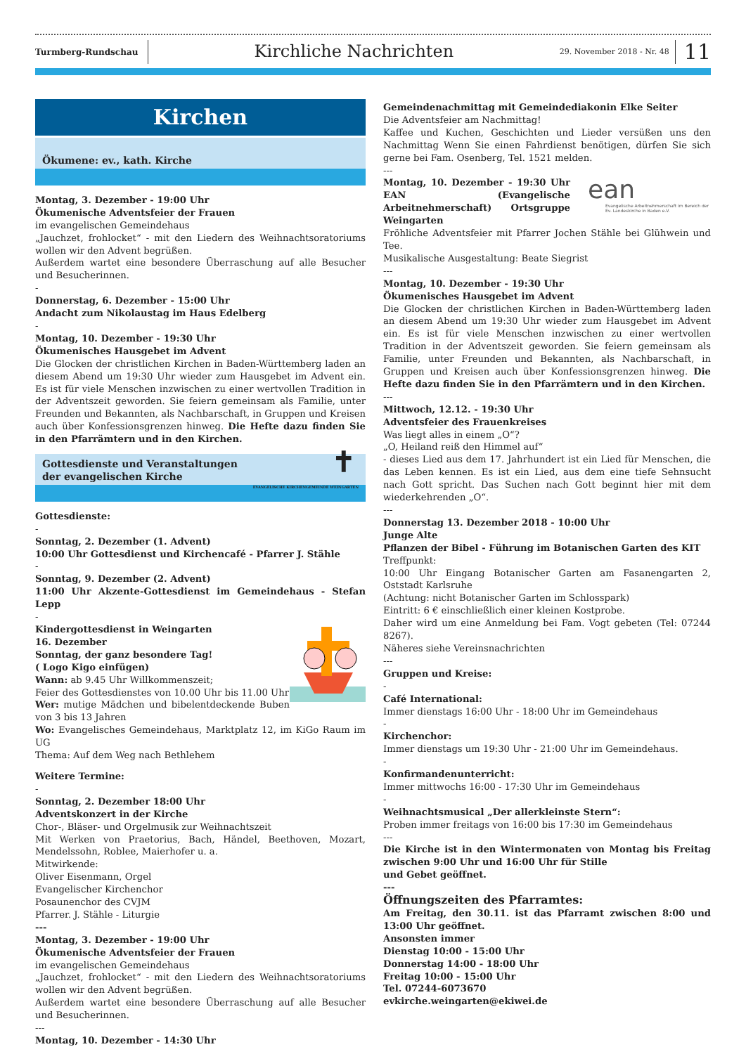Turmberg-Rundschau
Kirchliche Nachrichten
29. November 2018 - Nr. 48
11
Kirchen
Ökumene: ev., kath. Kirche
Montag, 3. Dezember - 19:00 Uhr
Ökumenische Adventsfeier der Frauen
im evangelischen Gemeindehaus
„Jauchzet, frohlocket“ - mit den Liedern des Weihnachtsoratoriums wollen wir den Advent begrüßen.
Außerdem wartet eine besondere Überraschung auf alle Besucher und Besucherinnen.
-
Donnerstag, 6. Dezember - 15:00 Uhr
Andacht zum Nikolaustag im Haus Edelberg
-
Montag, 10. Dezember - 19:30 Uhr
Ökumenisches Hausgebet im Advent
Die Glocken der christlichen Kirchen in Baden-Württemberg laden an diesem Abend um 19:30 Uhr wieder zum Hausgebet im Advent ein. Es ist für viele Menschen inzwischen zu einer wertvollen Tradition in der Adventszeit geworden. Sie feiern gemeinsam als Familie, unter Freunden und Bekannten, als Nachbarschaft, in Gruppen und Kreisen auch über Konfessionsgrenzen hinweg. Die Hefte dazu finden Sie in den Pfarrämtern und in den Kirchen.
Gottesdienste und Veranstaltungen
der evangelischen Kirche
✝ EVANGELISCHE KIRCHENGEMEINDE WEINGARTEN
Gottesdienste:
-
Sonntag, 2. Dezember (1. Advent)
10:00 Uhr Gottesdienst und Kirchencafé - Pfarrer J. Stähle
-
Sonntag, 9. Dezember (2. Advent)
11:00 Uhr Akzente-Gottesdienst im Gemeindehaus - Stefan Lepp
-
Kindergottesdienst in Weingarten
16. Dezember
Sonntag, der ganz besondere Tag!
( Logo Kigo einfügen)
Wann: ab 9.45 Uhr Willkommenszeit;
Feier des Gottesdienstes von 10.00 Uhr bis 11.00 Uhr
Wer: mutige Mädchen und bibelentdeckende Buben von 3 bis 13 Jahren
Wo: Evangelisches Gemeindehaus, Marktplatz 12, im KiGo Raum im UG
Thema: Auf dem Weg nach Bethlehem
Weitere Termine:
-
Sonntag, 2. Dezember 18:00 Uhr
Adventskonzert in der Kirche
Chor-, Bläser- und Orgelmusik zur Weihnachtszeit
Mit Werken von Praetorius, Bach, Händel, Beethoven, Mozart, Mendelssohn, Roblee, Maierhofer u. a.
Mitwirkende:
Oliver Eisenmann, Orgel
Evangelischer Kirchenchor
Posaunenchor des CVJM
Pfarrer. J. Stähle - Liturgie
---
Montag, 3. Dezember - 19:00 Uhr
Ökumenische Adventsfeier der Frauen
im evangelischen Gemeindehaus
„Jauchzet, frohlocket“ - mit den Liedern des Weihnachtsoratoriums wollen wir den Advent begrüßen.
Außerdem wartet eine besondere Überraschung auf alle Besucher und Besucherinnen.
---
Montag, 10. Dezember - 14:30 Uhr
Gemeindenachmittag mit Gemeindediakonin Elke Seiter
Die Adventsfeier am Nachmittag!
Kaffee und Kuchen, Geschichten und Lieder versüßen uns den Nachmittag Wenn Sie einen Fahrdienst benötigen, dürfen Sie sich gerne bei Fam. Osenberg, Tel. 1521 melden.
---
ean
Evangelische Arbeitnehmerschaft im Bereich der Ev. Landeskirche in Baden e.V.
Montag, 10. Dezember - 19:30 Uhr EAN (Evangelische Arbeitnehmerschaft) Ortsgruppe Weingarten
Fröhliche Adventsfeier mit Pfarrer Jochen Stähle bei Glühwein und Tee.
Musikalische Ausgestaltung: Beate Siegrist
---
Montag, 10. Dezember - 19:30 Uhr
Ökumenisches Hausgebet im Advent
Die Glocken der christlichen Kirchen in Baden-Württemberg laden an diesem Abend um 19:30 Uhr wieder zum Hausgebet im Advent ein. Es ist für viele Menschen inzwischen zu einer wertvollen Tradition in der Adventszeit geworden. Sie feiern gemeinsam als Familie, unter Freunden und Bekannten, als Nachbarschaft, in Gruppen und Kreisen auch über Konfessionsgrenzen hinweg. Die Hefte dazu finden Sie in den Pfarrämtern und in den Kirchen.
---
Mittwoch, 12.12. - 19:30 Uhr
Adventsfeier des Frauenkreises
Was liegt alles in einem „O“?
„O, Heiland reiß den Himmel auf“
- dieses Lied aus dem 17. Jahrhundert ist ein Lied für Menschen, die das Leben kennen. Es ist ein Lied, aus dem eine tiefe Sehnsucht nach Gott spricht. Das Suchen nach Gott beginnt hier mit dem wiederkehrenden „O“.
---
Donnerstag 13. Dezember 2018 - 10:00 Uhr
Junge Alte
Pflanzen der Bibel - Führung im Botanischen Garten des KIT
Treffpunkt:
10:00 Uhr Eingang Botanischer Garten am Fasanengarten 2, Oststadt Karlsruhe
(Achtung: nicht Botanischer Garten im Schlosspark)
Eintritt: 6 € einschließlich einer kleinen Kostprobe.
Daher wird um eine Anmeldung bei Fam. Vogt gebeten (Tel: 07244 8267).
Näheres siehe Vereinsnachrichten
---
Gruppen und Kreise:
-
Café International:
Immer dienstags 16:00 Uhr - 18:00 Uhr im Gemeindehaus
-
Kirchenchor:
Immer dienstags um 19:30 Uhr - 21:00 Uhr im Gemeindehaus.
-
Konfirmandenunterricht:
Immer mittwochs 16:00 - 17:30 Uhr im Gemeindehaus
-
Weihnachtsmusical „Der allerkleinste Stern“:
Proben immer freitags von 16:00 bis 17:30 im Gemeindehaus
---
Die Kirche ist in den Wintermonaten von Montag bis Freitag zwischen 9:00 Uhr und 16:00 Uhr für Stille
und Gebet geöffnet.
---
Öffnungszeiten des Pfarramtes:
Am Freitag, den 30.11. ist das Pfarramt zwischen 8:00 und 13:00 Uhr geöffnet.
Ansonsten immer
Dienstag 10:00 - 15:00 Uhr
Donnerstag 14:00 - 18:00 Uhr
Freitag 10:00 - 15:00 Uhr
Tel. 07244-6073670
evkirche.weingarten@ekiwei.de